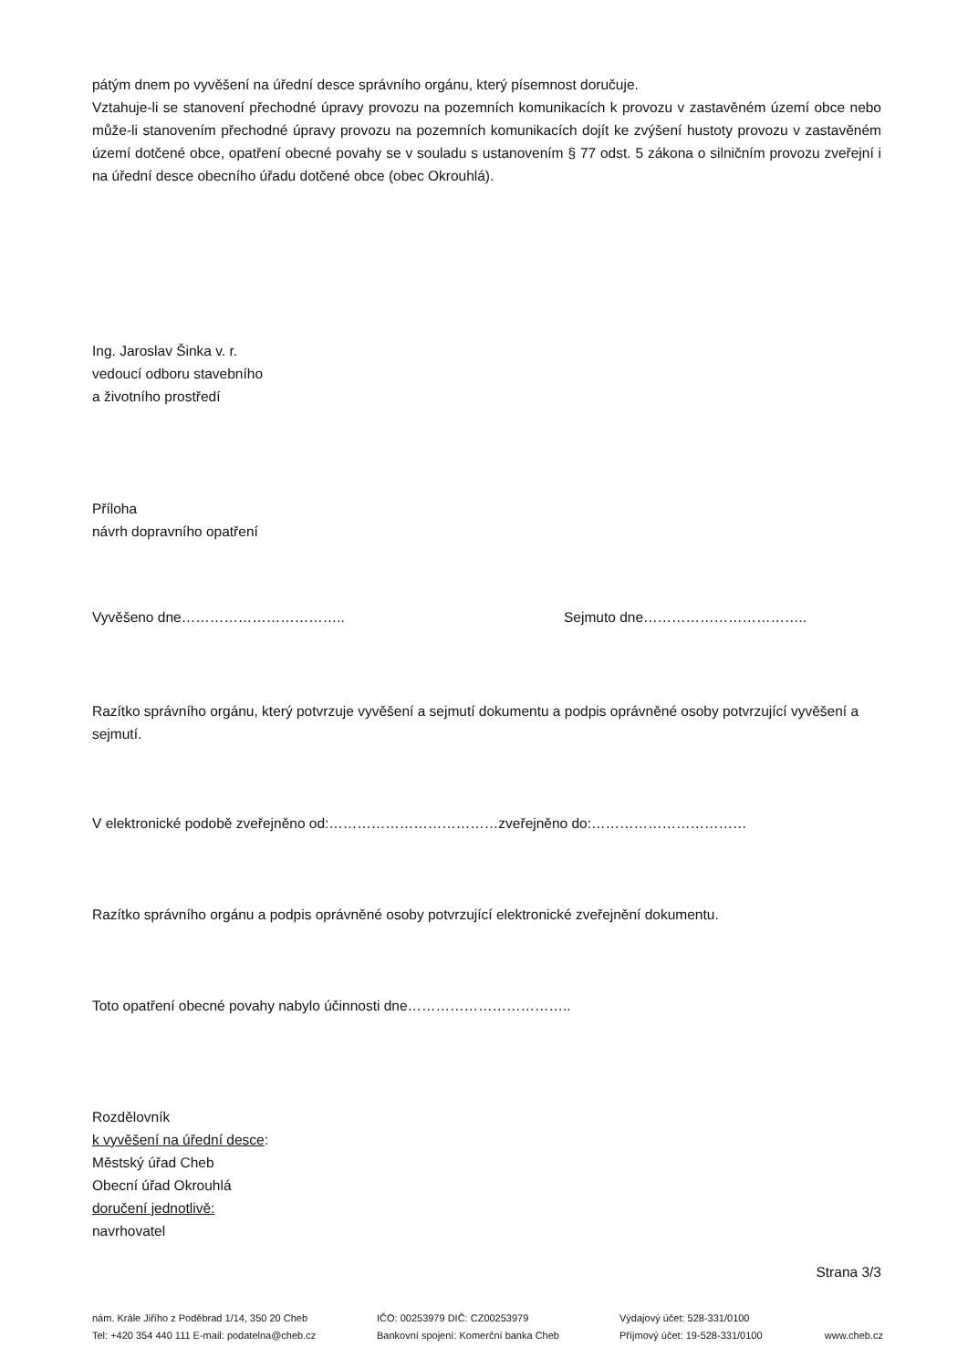pátým dnem po vyvěšení na úřední desce správního orgánu, který písemnost doručuje.
Vztahuje-li se stanovení přechodné úpravy provozu na pozemních komunikacích k provozu v zastavěném území obce nebo může-li stanovením přechodné úpravy provozu na pozemních komunikacích dojít ke zvýšení hustoty provozu v zastavěném území dotčené obce, opatření obecné povahy se v souladu s ustanovením § 77 odst. 5 zákona o silničním provozu zveřejní i na úřední desce obecního úřadu dotčené obce (obec Okrouhlá).
Ing. Jaroslav Šinka v. r.
vedoucí odboru stavebního
a životního prostředí
Příloha
návrh dopravního opatření
Vyvěšeno dne…………………………….. Sejmuto dne……………………………..
Razítko správního orgánu, který potvrzuje vyvěšení a sejmutí dokumentu a podpis oprávněné osoby potvrzující vyvěšení a sejmutí.
V elektronické podobě zveřejněno od:………………………………zveřejněno do:……………………………
Razítko správního orgánu a podpis oprávněné osoby potvrzující elektronické zveřejnění dokumentu.
Toto opatření obecné povahy nabylo účinnosti dne……………………………..
Rozdělovník
k vyvěšení na úřední desce:
Městský úřad Cheb
Obecní úřad Okrouhlá
doručení jednotlivě:
navrhovatel
Strana 3/3
nám. Krále Jiřího z Poděbrad 1/14, 350 20 Cheb
Tel: +420 354 440 111 E-mail: podatelna@cheb.cz
IČO: 00253979 DIČ: CZ00253979
Bankovní spojení: Komerční banka Cheb
Výdajový účet: 528-331/0100
Příjmový účet: 19-528-331/0100
www.cheb.cz